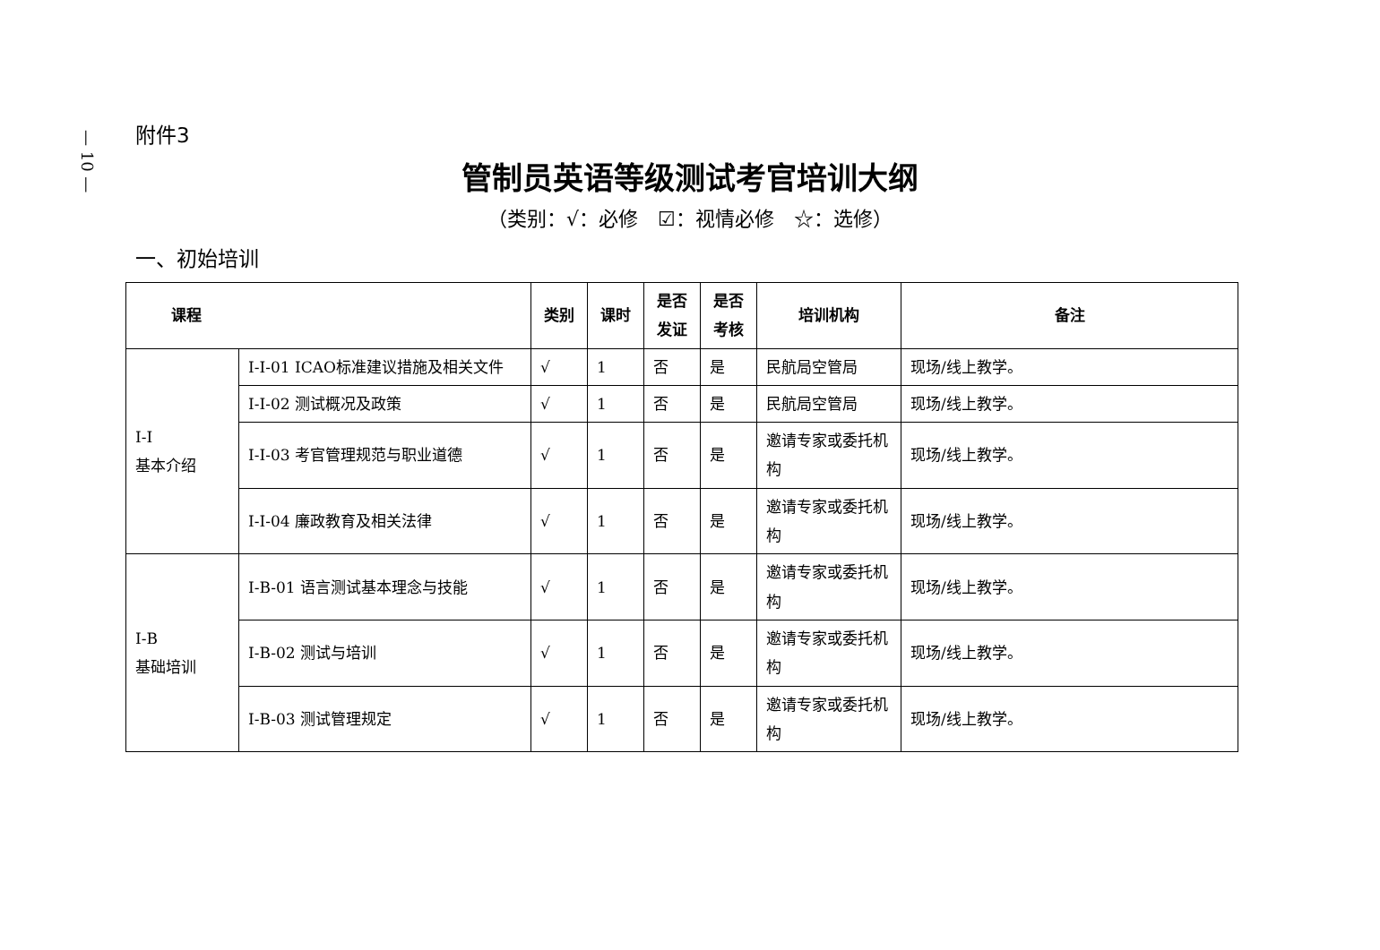— 10 —
附件3
管制员英语等级测试考官培训大纲
（类别：√：必修　☑：视情必修　☆：选修）
一、初始培训
| 课程 | | 类别 | 课时 | 是否发证 | 是否考核 | 培训机构 | 备注 |
| --- | --- | --- | --- | --- | --- | --- | --- |
| I-I 基本介绍 | I-I-01 ICAO标准建议措施及相关文件 | √ | 1 | 否 | 是 | 民航局空管局 | 现场/线上教学。 |
| | I-I-02 测试概况及政策 | √ | 1 | 否 | 是 | 民航局空管局 | 现场/线上教学。 |
| | I-I-03 考官管理规范与职业道德 | √ | 1 | 否 | 是 | 邀请专家或委托机构 | 现场/线上教学。 |
| | I-I-04 廉政教育及相关法律 | √ | 1 | 否 | 是 | 邀请专家或委托机构 | 现场/线上教学。 |
| I-B 基础培训 | I-B-01 语言测试基本理念与技能 | √ | 1 | 否 | 是 | 邀请专家或委托机构 | 现场/线上教学。 |
| | I-B-02 测试与培训 | √ | 1 | 否 | 是 | 邀请专家或委托机构 | 现场/线上教学。 |
| | I-B-03 测试管理规定 | √ | 1 | 否 | 是 | 邀请专家或委托机构 | 现场/线上教学。 |